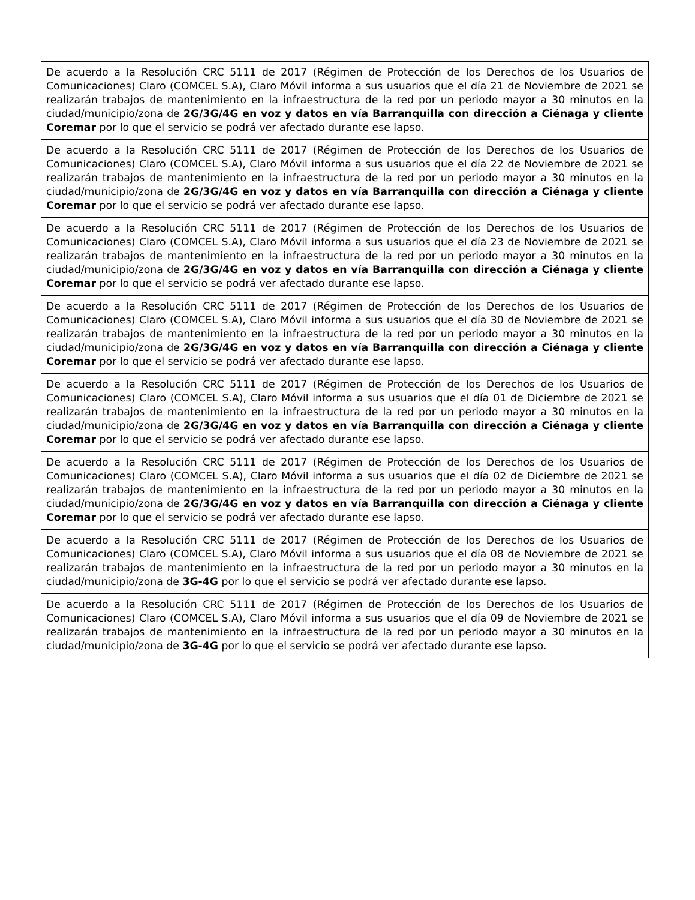| De acuerdo a la Resolución CRC 5111 de 2017 (Régimen de Protección de los Derechos de los Usuarios de Comunicaciones) Claro (COMCEL S.A), Claro Móvil informa a sus usuarios que el día 21 de Noviembre de 2021 se realizarán trabajos de mantenimiento en la infraestructura de la red por un periodo mayor a 30 minutos en la ciudad/municipio/zona de 2G/3G/4G en voz y datos en vía Barranquilla con dirección a Ciénaga y cliente Coremar por lo que el servicio se podrá ver afectado durante ese lapso. |
| De acuerdo a la Resolución CRC 5111 de 2017 (Régimen de Protección de los Derechos de los Usuarios de Comunicaciones) Claro (COMCEL S.A), Claro Móvil informa a sus usuarios que el día 22 de Noviembre de 2021 se realizarán trabajos de mantenimiento en la infraestructura de la red por un periodo mayor a 30 minutos en la ciudad/municipio/zona de 2G/3G/4G en voz y datos en vía Barranquilla con dirección a Ciénaga y cliente Coremar por lo que el servicio se podrá ver afectado durante ese lapso. |
| De acuerdo a la Resolución CRC 5111 de 2017 (Régimen de Protección de los Derechos de los Usuarios de Comunicaciones) Claro (COMCEL S.A), Claro Móvil informa a sus usuarios que el día 23 de Noviembre de 2021 se realizarán trabajos de mantenimiento en la infraestructura de la red por un periodo mayor a 30 minutos en la ciudad/municipio/zona de 2G/3G/4G en voz y datos en vía Barranquilla con dirección a Ciénaga y cliente Coremar por lo que el servicio se podrá ver afectado durante ese lapso. |
| De acuerdo a la Resolución CRC 5111 de 2017 (Régimen de Protección de los Derechos de los Usuarios de Comunicaciones) Claro (COMCEL S.A), Claro Móvil informa a sus usuarios que el día 30 de Noviembre de 2021 se realizarán trabajos de mantenimiento en la infraestructura de la red por un periodo mayor a 30 minutos en la ciudad/municipio/zona de 2G/3G/4G en voz y datos en vía Barranquilla con dirección a Ciénaga y cliente Coremar por lo que el servicio se podrá ver afectado durante ese lapso. |
| De acuerdo a la Resolución CRC 5111 de 2017 (Régimen de Protección de los Derechos de los Usuarios de Comunicaciones) Claro (COMCEL S.A), Claro Móvil informa a sus usuarios que el día 01 de Diciembre de 2021 se realizarán trabajos de mantenimiento en la infraestructura de la red por un periodo mayor a 30 minutos en la ciudad/municipio/zona de 2G/3G/4G en voz y datos en vía Barranquilla con dirección a Ciénaga y cliente Coremar por lo que el servicio se podrá ver afectado durante ese lapso. |
| De acuerdo a la Resolución CRC 5111 de 2017 (Régimen de Protección de los Derechos de los Usuarios de Comunicaciones) Claro (COMCEL S.A), Claro Móvil informa a sus usuarios que el día 02 de Diciembre de 2021 se realizarán trabajos de mantenimiento en la infraestructura de la red por un periodo mayor a 30 minutos en la ciudad/municipio/zona de 2G/3G/4G en voz y datos en vía Barranquilla con dirección a Ciénaga y cliente Coremar por lo que el servicio se podrá ver afectado durante ese lapso. |
| De acuerdo a la Resolución CRC 5111 de 2017 (Régimen de Protección de los Derechos de los Usuarios de Comunicaciones) Claro (COMCEL S.A), Claro Móvil informa a sus usuarios que el día 08 de Noviembre de 2021 se realizarán trabajos de mantenimiento en la infraestructura de la red por un periodo mayor a 30 minutos en la ciudad/municipio/zona de 3G-4G por lo que el servicio se podrá ver afectado durante ese lapso. |
| De acuerdo a la Resolución CRC 5111 de 2017 (Régimen de Protección de los Derechos de los Usuarios de Comunicaciones) Claro (COMCEL S.A), Claro Móvil informa a sus usuarios que el día 09 de Noviembre de 2021 se realizarán trabajos de mantenimiento en la infraestructura de la red por un periodo mayor a 30 minutos en la ciudad/municipio/zona de 3G-4G por lo que el servicio se podrá ver afectado durante ese lapso. |